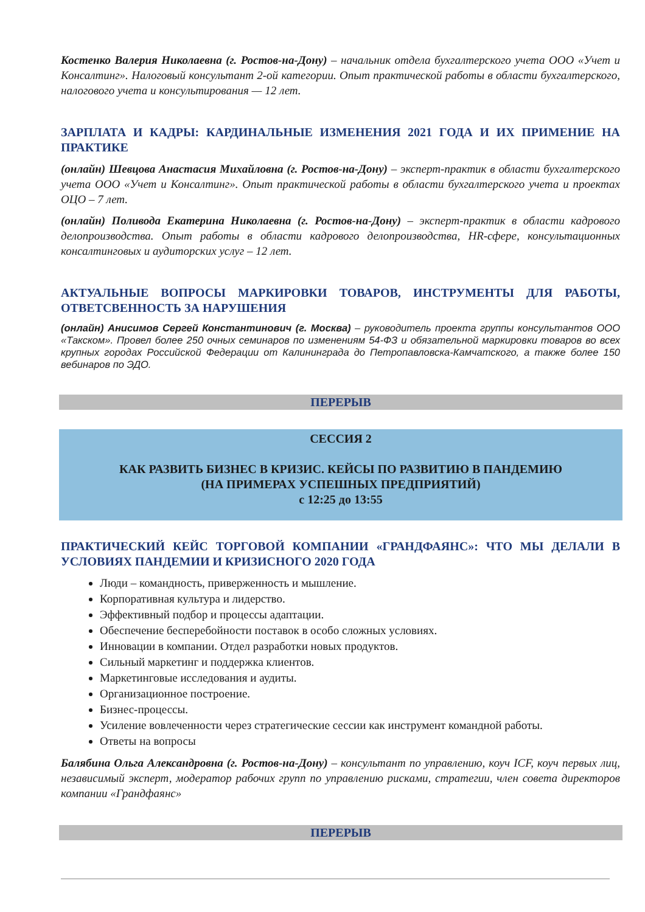Костенко Валерия Николаевна (г. Ростов-на-Дону) – начальник отдела бухгалтерского учета ООО «Учет и Консалтинг». Налоговый консультант 2-ой категории. Опыт практической работы в области бухгалтерского, налогового учета и консультирования — 12 лет.
ЗАРПЛАТА И КАДРЫ: КАРДИНАЛЬНЫЕ ИЗМЕНЕНИЯ 2021 ГОДА И ИХ ПРИМЕНИЕ НА ПРАКТИКЕ
(онлайн) Шевцова Анастасия Михайловна (г. Ростов-на-Дону) – эксперт-практик в области бухгалтерского учета ООО «Учет и Консалтинг». Опыт практической работы в области бухгалтерского учета и проектах ОЦО – 7 лет.
(онлайн) Поливода Екатерина Николаевна (г. Ростов-на-Дону) – эксперт-практик в области кадрового делопроизводства. Опыт работы в области кадрового делопроизводства, HR-сфере, консультационных консалтинговых и аудиторских услуг – 12 лет.
АКТУАЛЬНЫЕ ВОПРОСЫ МАРКИРОВКИ ТОВАРОВ, ИНСТРУМЕНТЫ ДЛЯ РАБОТЫ, ОТВЕТСВЕННОСТЬ ЗА НАРУШЕНИЯ
(онлайн) Анисимов Сергей Константинович (г. Москва) – руководитель проекта группы консультантов ООО «Такском». Провел более 250 очных семинаров по изменениям 54-ФЗ и обязательной маркировки товаров во всех крупных городах Российской Федерации от Калининграда до Петропавловска-Камчатского, а также более 150 вебинаров по ЭДО.
ПЕРЕРЫВ
СЕССИЯ 2
КАК РАЗВИТЬ БИЗНЕС В КРИЗИС. КЕЙСЫ ПО РАЗВИТИЮ В ПАНДЕМИЮ
(НА ПРИМЕРАХ УСПЕШНЫХ ПРЕДПРИЯТИЙ)
с 12:25 до 13:55
ПРАКТИЧЕСКИЙ КЕЙС ТОРГОВОЙ КОМПАНИИ «ГРАНДФАЯНС»: ЧТО МЫ ДЕЛАЛИ В УСЛОВИЯХ ПАНДЕМИИ И КРИЗИСНОГО 2020 ГОДА
Люди – командность, приверженность и мышление.
Корпоративная культура и лидерство.
Эффективный подбор и процессы адаптации.
Обеспечение бесперебойности поставок в особо сложных условиях.
Инновации в компании. Отдел разработки новых продуктов.
Сильный маркетинг и поддержка клиентов.
Маркетинговые исследования и аудиты.
Организационное построение.
Бизнес-процессы.
Усиление вовлеченности через стратегические сессии как инструмент командной работы.
Ответы на вопросы
Балябина Ольга Александровна (г. Ростов-на-Дону) – консультант по управлению, коуч ICF, коуч первых лиц, независимый эксперт, модератор рабочих групп по управлению рисками, стратегии, член совета директоров компании «Грандфаянс»
ПЕРЕРЫВ